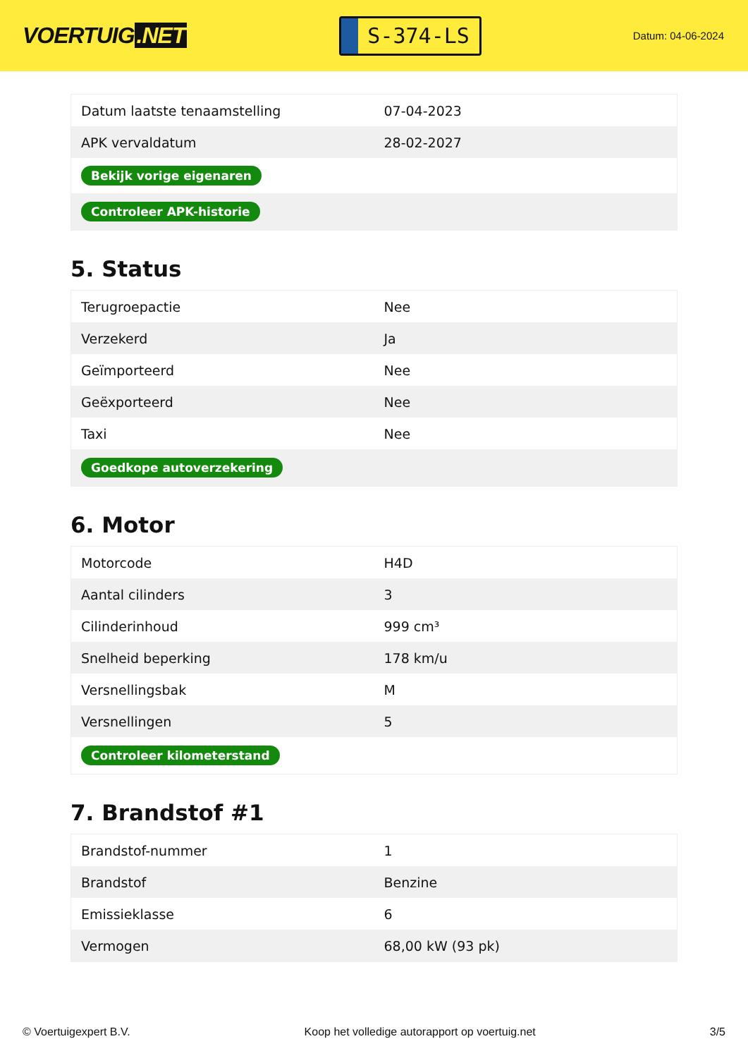VOERTUIG.NET
S-374-LS
Datum: 04-06-2024
| Datum laatste tenaamstelling | 07-04-2023 |
| APK vervaldatum | 28-02-2027 |
| Bekijk vorige eigenaren | |
| Controleer APK-historie | |
5. Status
| Terugroepactie | Nee |
| Verzekerd | Ja |
| Geïmporteerd | Nee |
| Geëxporteerd | Nee |
| Taxi | Nee |
| Goedkope autoverzekering | |
6. Motor
| Motorcode | H4D |
| Aantal cilinders | 3 |
| Cilinderinhoud | 999 cm³ |
| Snelheid beperking | 178 km/u |
| Versnellingsbak | M |
| Versnellingen | 5 |
| Controleer kilometerstand | |
7. Brandstof #1
| Brandstof-nummer | 1 |
| Brandstof | Benzine |
| Emissieklasse | 6 |
| Vermogen | 68,00 kW (93 pk) |
© Voertuigexpert B.V. Koop het volledige autorapport op voertuig.net 3/5